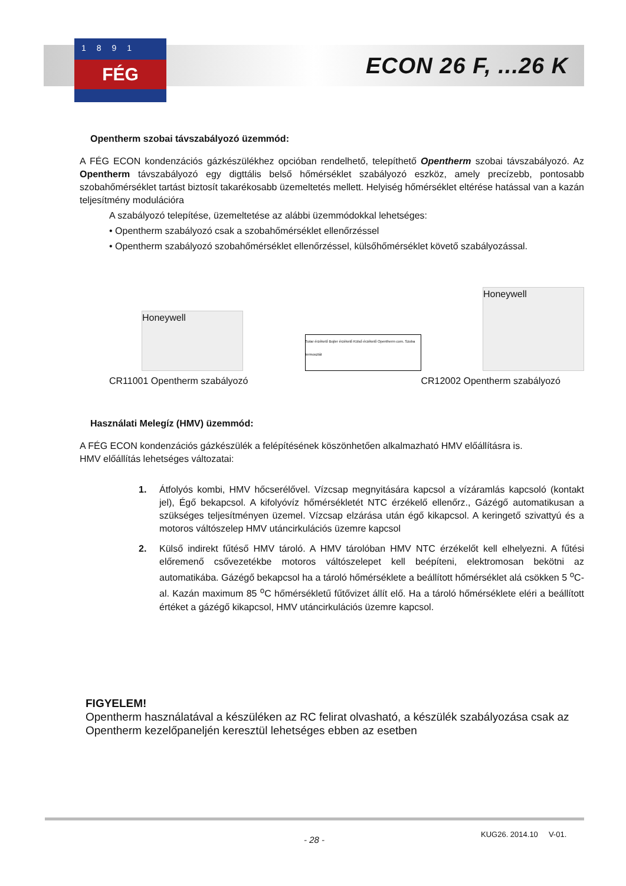1891
FÉG
ECON 26 F, ...26 K
Opentherm szobai távszabályozó üzemmód:
A FÉG ECON kondenzációs gázkészülékhez opcióban rendelhető, telepíthető Opentherm szobai távszabályozó. Az Opentherm távszabályozó egy digttális belső hőmérséklet szabályozó eszköz, amely precízebb, pontosabb szobahőmérséklet tartást biztosít takarékosabb üzemeltetés mellett. Helyiség hőmérséklet eltérése hatással van a kazán teljesítmény modulációra
A szabályozó telepítése, üzemeltetése az alábbi üzemmódokkal lehetséges:
• Opentherm szabályozó csak a szobahőmérséklet ellenőrzéssel
• Opentherm szabályozó szobahőmérséklet ellenőrzéssel, külsőhőmérséklet követő szabályozással.
Honeywell
Solar érzékelő Bojler érzékelő Külső érzékelő Opentherm com. Szoba termosztát
Honeywell
CR11001 Opentherm szabályozó CR12002 Opentherm szabályozó
Használati Melegíz (HMV) üzemmód:
A FÉG ECON kondenzációs gázkészülék a felépítésének köszönhetően alkalmazható HMV előállításra is.
HMV előállítás lehetséges változatai:
1. Átfolyós kombi, HMV hőcserélővel. Vízcsap megnyitására kapcsol a vízáramlás kapcsoló (kontakt jel), Égő bekapcsol. A kifolyóvíz hőmérsékletét NTC érzékelő ellenőrz., Gázégő automatikusan a szükséges teljesítményen üzemel. Vízcsap elzárása után égő kikapcsol. A keringető szivattyú és a motoros váltószelep HMV utáncirkulációs üzemre kapcsol
2. Külső indirekt fűtéső HMV tároló. A HMV tárolóban HMV NTC érzékelőt kell elhelyezni. A fűtési előremenő csővezetékbe motoros váltószelepet kell beépíteni, elektromosan bekötni az automatikába. Gázégő bekapcsol ha a tároló hőmérséklete a beállított hőmérséklet alá csökken 5 <sup>o</sup>C-al. Kazán maximum 85 <sup>o</sup>C hőmérsékletű fűtővizet állít elő. Ha a tároló hőmérséklete eléri a beállított értéket a gázégő kikapcsol, HMV utáncirkulációs üzemre kapcsol.
FIGYELEM!
Opentherm használatával a készüléken az RC felirat olvasható, a készülék szabályozása csak az Opentherm kezelőpaneljén keresztül lehetséges ebben az esetben
- 28 -
KUG26. 2014.10 V-01.